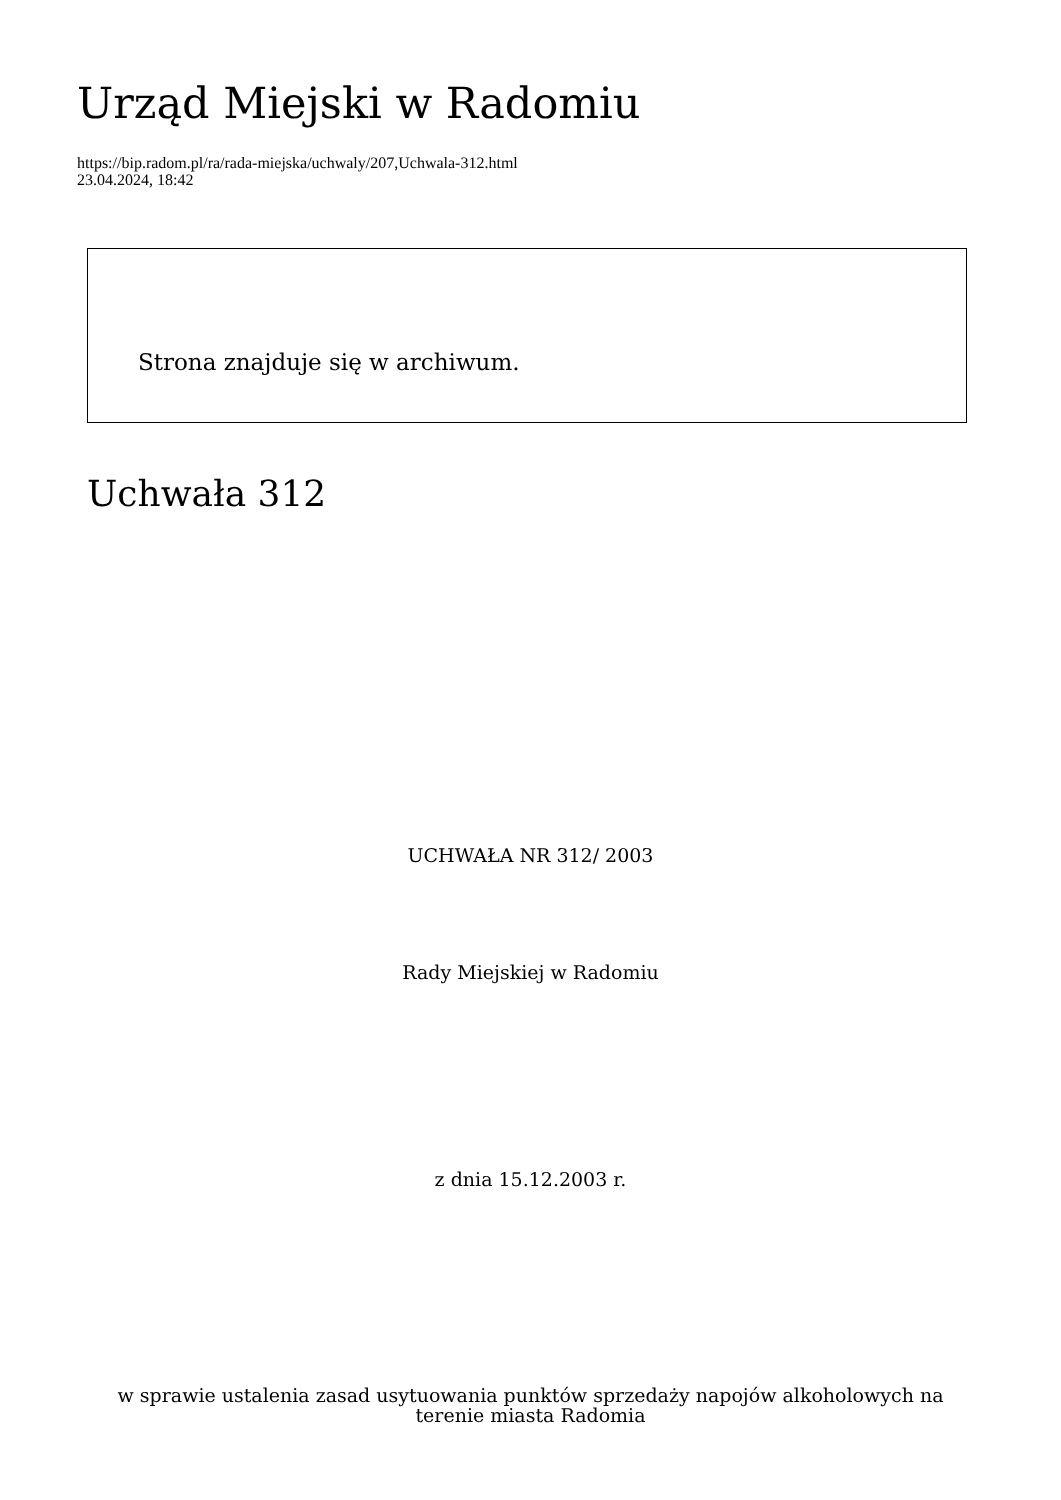Urząd Miejski w Radomiu
https://bip.radom.pl/ra/rada-miejska/uchwaly/207,Uchwala-312.html
23.04.2024, 18:42
Strona znajduje się w archiwum.
Uchwała 312
UCHWAŁA NR 312/ 2003
Rady Miejskiej w Radomiu
z dnia 15.12.2003 r.
w sprawie ustalenia zasad usytuowania punktów sprzedaży napojów alkoholowych na
terenie miasta Radomia